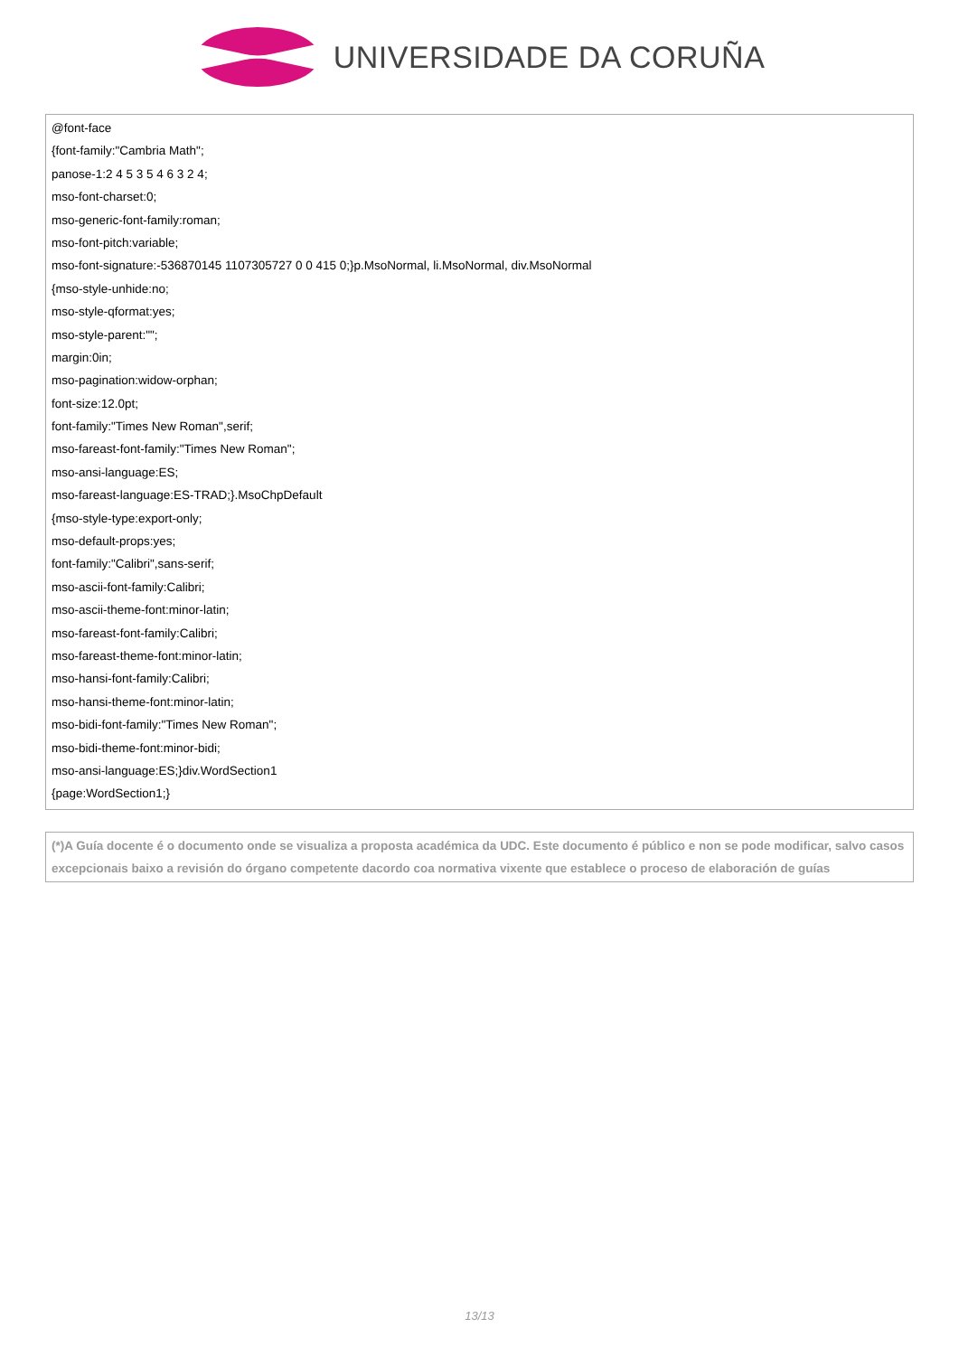UNIVERSIDADE DA CORUÑA
@font-face
{font-family:"Cambria Math";
panose-1:2 4 5 3 5 4 6 3 2 4;
mso-font-charset:0;
mso-generic-font-family:roman;
mso-font-pitch:variable;
mso-font-signature:-536870145 1107305727 0 0 415 0;}p.MsoNormal, li.MsoNormal, div.MsoNormal
{mso-style-unhide:no;
mso-style-qformat:yes;
mso-style-parent:"";
margin:0in;
mso-pagination:widow-orphan;
font-size:12.0pt;
font-family:"Times New Roman",serif;
mso-fareast-font-family:"Times New Roman";
mso-ansi-language:ES;
mso-fareast-language:ES-TRAD;}.MsoChpDefault
{mso-style-type:export-only;
mso-default-props:yes;
font-family:"Calibri",sans-serif;
mso-ascii-font-family:Calibri;
mso-ascii-theme-font:minor-latin;
mso-fareast-font-family:Calibri;
mso-fareast-theme-font:minor-latin;
mso-hansi-font-family:Calibri;
mso-hansi-theme-font:minor-latin;
mso-bidi-font-family:"Times New Roman";
mso-bidi-theme-font:minor-bidi;
mso-ansi-language:ES;}div.WordSection1
{page:WordSection1;}
(*)A Guía docente é o documento onde se visualiza a proposta académica da UDC. Este documento é público e non se pode modificar, salvo casos excepcionais baixo a revisión do órgano competente dacordo coa normativa vixente que establece o proceso de elaboración de guías
13/13